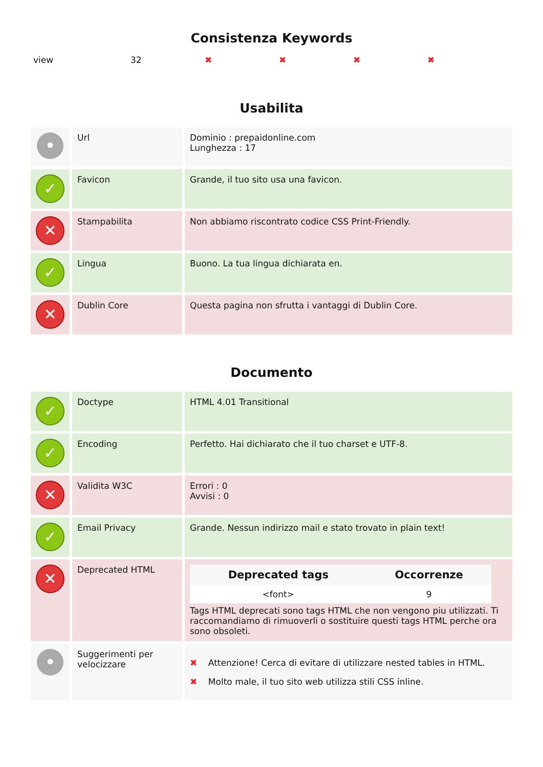Consistenza Keywords
view 32 ✖ ✖ ✖ ✖
Usabilita
| • | Url | Dominio : prepaidonline.com Lunghezza : 17 |
| ✓ | Favicon | Grande, il tuo sito usa una favicon. |
| ✕ | Stampabilita | Non abbiamo riscontrato codice CSS Print-Friendly. |
| ✓ | Lingua | Buono. La tua lingua dichiarata en. |
| ✕ | Dublin Core | Questa pagina non sfrutta i vantaggi di Dublin Core. |
Documento
| ✓ | Doctype | HTML 4.01 Transitional |
| ✓ | Encoding | Perfetto. Hai dichiarato che il tuo charset e UTF-8. |
| ✕ | Validita W3C | Errori : 0 Avvisi : 0 |
| ✓ | Email Privacy | Grande. Nessun indirizzo mail e stato trovato in plain text! |
| ✕ | Deprecated HTML | / Deprecated tags / Occorrenze / / --- / --- / / <font> / 9 / Tags HTML deprecati sono tags HTML che non vengono piu utilizzati. Ti raccomandiamo di rimuoverli o sostituire questi tags HTML perche ora sono obsoleti. |
| • | Suggerimenti per velocizzare | ✖ Attenzione! Cerca di evitare di utilizzare nested tables in HTML. ✖ Molto male, il tuo sito web utilizza stili CSS inline. |